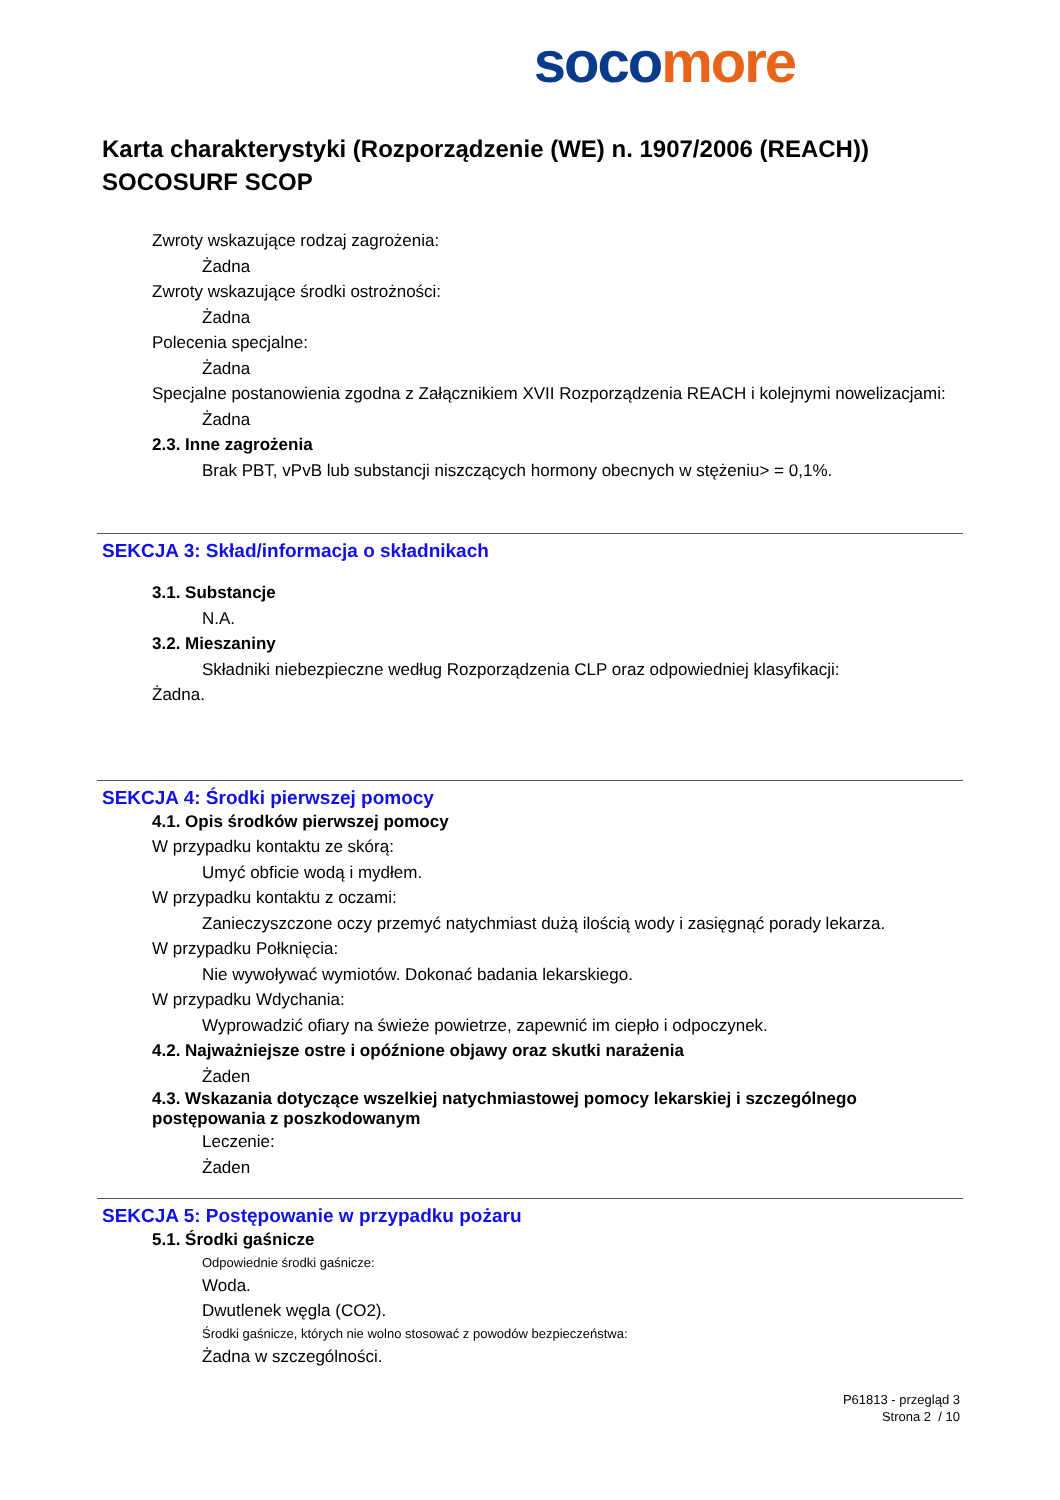soco more
Karta charakterystyki (Rozporządzenie (WE) n. 1907/2006 (REACH))
SOCOSURF SCOP
Zwroty wskazujące rodzaj zagrożenia:
Żadna
Zwroty wskazujące środki ostrożności:
Żadna
Polecenia specjalne:
Żadna
Specjalne postanowienia zgodna z Załącznikiem XVII Rozporządzenia REACH i kolejnymi nowelizacjami:
Żadna
2.3. Inne zagrożenia
Brak PBT, vPvB lub substancji niszczących hormony obecnych w stężeniu> = 0,1%.
SEKCJA 3: Skład/informacja o składnikach
3.1. Substancje
N.A.
3.2. Mieszaniny
Składniki niebezpieczne według Rozporządzenia CLP oraz odpowiedniej klasyfikacji:
Żadna.
SEKCJA 4: Środki pierwszej pomocy
4.1. Opis środków pierwszej pomocy
W przypadku kontaktu ze skórą:
Umyć obficie wodą i mydłem.
W przypadku kontaktu z oczami:
Zanieczyszczone oczy przemyć natychmiast dużą ilością wody i zasięgnąć porady lekarza.
W przypadku Połknięcia:
Nie wywoływać wymiotów. Dokonać badania lekarskiego.
W przypadku Wdychania:
Wyprowadzić ofiary na świeże powietrze, zapewnić im ciepło i odpoczynek.
4.2. Najważniejsze ostre i opóźnione objawy oraz skutki narażenia
Żaden
4.3. Wskazania dotyczące wszelkiej natychmiastowej pomocy lekarskiej i szczególnego postępowania z poszkodowanym
Leczenie:
Żaden
SEKCJA 5: Postępowanie w przypadku pożaru
5.1. Środki gaśnicze
Odpowiednie środki gaśnicze:
Woda.
Dwutlenek węgla (CO2).
Środki gaśnicze, których nie wolno stosować z powodów bezpieczeństwa:
Żadna w szczególności.
P61813 - przegląd 3
Strona 2 / 10